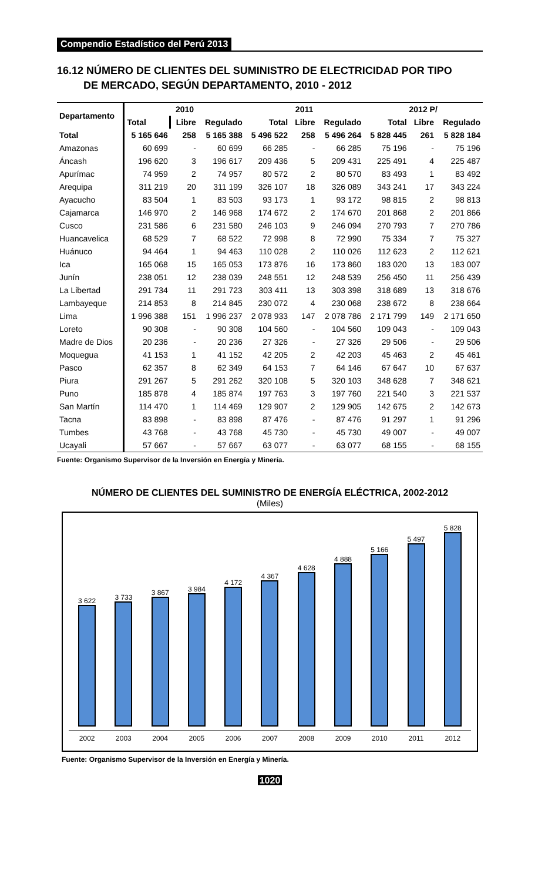Compendio Estadístico del Perú 2013
16.12 NÚMERO DE CLIENTES DEL SUMINISTRO DE ELECTRICIDAD POR TIPO
DE MERCADO, SEGÚN DEPARTAMENTO, 2010 - 2012
| Departamento | 2010 | | | 2011 | | | 2012 P/ | | |
| --- | --- | --- | --- | --- | --- | --- | --- | --- | --- |
| | Total | Libre | Regulado | Total | Libre | Regulado | Total | Libre | Regulado |
| Total | 5 165 646 | 258 | 5 165 388 | 5 496 522 | 258 | 5 496 264 | 5 828 445 | 261 | 5 828 184 |
| Amazonas | 60 699 | - | 60 699 | 66 285 | - | 66 285 | 75 196 | - | 75 196 |
| Áncash | 196 620 | 3 | 196 617 | 209 436 | 5 | 209 431 | 225 491 | 4 | 225 487 |
| Apurímac | 74 959 | 2 | 74 957 | 80 572 | 2 | 80 570 | 83 493 | 1 | 83 492 |
| Arequipa | 311 219 | 20 | 311 199 | 326 107 | 18 | 326 089 | 343 241 | 17 | 343 224 |
| Ayacucho | 83 504 | 1 | 83 503 | 93 173 | 1 | 93 172 | 98 815 | 2 | 98 813 |
| Cajamarca | 146 970 | 2 | 146 968 | 174 672 | 2 | 174 670 | 201 868 | 2 | 201 866 |
| Cusco | 231 586 | 6 | 231 580 | 246 103 | 9 | 246 094 | 270 793 | 7 | 270 786 |
| Huancavelica | 68 529 | 7 | 68 522 | 72 998 | 8 | 72 990 | 75 334 | 7 | 75 327 |
| Huánuco | 94 464 | 1 | 94 463 | 110 028 | 2 | 110 026 | 112 623 | 2 | 112 621 |
| Ica | 165 068 | 15 | 165 053 | 173 876 | 16 | 173 860 | 183 020 | 13 | 183 007 |
| Junín | 238 051 | 12 | 238 039 | 248 551 | 12 | 248 539 | 256 450 | 11 | 256 439 |
| La Libertad | 291 734 | 11 | 291 723 | 303 411 | 13 | 303 398 | 318 689 | 13 | 318 676 |
| Lambayeque | 214 853 | 8 | 214 845 | 230 072 | 4 | 230 068 | 238 672 | 8 | 238 664 |
| Lima | 1 996 388 | 151 | 1 996 237 | 2 078 933 | 147 | 2 078 786 | 2 171 799 | 149 | 2 171 650 |
| Loreto | 90 308 | - | 90 308 | 104 560 | - | 104 560 | 109 043 | - | 109 043 |
| Madre de Dios | 20 236 | - | 20 236 | 27 326 | - | 27 326 | 29 506 | - | 29 506 |
| Moquegua | 41 153 | 1 | 41 152 | 42 205 | 2 | 42 203 | 45 463 | 2 | 45 461 |
| Pasco | 62 357 | 8 | 62 349 | 64 153 | 7 | 64 146 | 67 647 | 10 | 67 637 |
| Piura | 291 267 | 5 | 291 262 | 320 108 | 5 | 320 103 | 348 628 | 7 | 348 621 |
| Puno | 185 878 | 4 | 185 874 | 197 763 | 3 | 197 760 | 221 540 | 3 | 221 537 |
| San Martín | 114 470 | 1 | 114 469 | 129 907 | 2 | 129 905 | 142 675 | 2 | 142 673 |
| Tacna | 83 898 | - | 83 898 | 87 476 | - | 87 476 | 91 297 | 1 | 91 296 |
| Tumbes | 43 768 | - | 43 768 | 45 730 | - | 45 730 | 49 007 | - | 49 007 |
| Ucayali | 57 667 | - | 57 667 | 63 077 | - | 63 077 | 68 155 | - | 68 155 |
Fuente: Organismo Supervisor de la Inversión en Energía y Minería.
NÚMERO DE CLIENTES DEL SUMINISTRO DE ENERGÍA ELÉCTRICA, 2002-2012
(Miles)
3 622
2002
3 733
2003
3 867
2004
3 984
2005
4 172
2006
4 367
2007
4 628
2008
4 888
2009
5 166
2010
5 497
2011
5 828
2012
Fuente: Organismo Supervisor de la Inversión en Energía y Minería.
1020